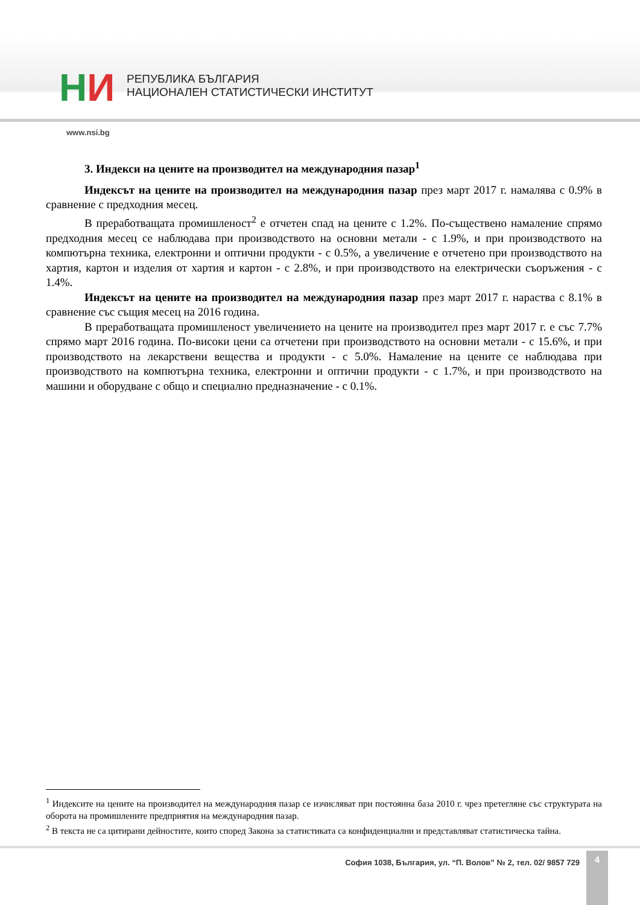НИ
РЕПУБЛИКА БЪЛГАРИЯ
НАЦИОНАЛЕН СТАТИСТИЧЕСКИ ИНСТИТУТ
www.nsi.bg
3. Индекси на цените на производител на международния пазар<sup>1</sup>
Индексът на цените на производител на международния пазар през март 2017 г. намалява с 0.9% в сравнение с предходния месец.
В преработващата промишленост<sup>2</sup> е отчетен спад на цените с 1.2%. По-съществено намаление спрямо предходния месец се наблюдава при производството на основни метали - с 1.9%, и при производството на компютърна техника, електронни и оптични продукти - с 0.5%, а увеличение е отчетено при производството на хартия, картон и изделия от хартия и картон - с 2.8%, и при производството на електрически съоръжения - с 1.4%.
Индексът на цените на производител на международния пазар през март 2017 г. нараства с 8.1% в сравнение със същия месец на 2016 година.
В преработващата промишленост увеличението на цените на производител през март 2017 г. е със 7.7% спрямо март 2016 година. По-високи цени са отчетени при производството на основни метали - с 15.6%, и при производството на лекарствени вещества и продукти - с 5.0%. Намаление на цените се наблюдава при производството на компютърна техника, електронни и оптични продукти - с 1.7%, и при производството на машини и оборудване с общо и специално предназначение - с 0.1%.
<sup>1</sup> Индексите на цените на производител на международния пазар се изчисляват при постоянна база 2010 г. чрез претегляне със структурата на оборота на промишлените предприятия на международния пазар.
<sup>2</sup> В текста не са цитирани дейностите, които според Закона за статистиката са конфиденциални и представляват статистическа тайна.
София 1038, България, ул. “П. Волов” № 2, тел. 02/ 9857 729
4